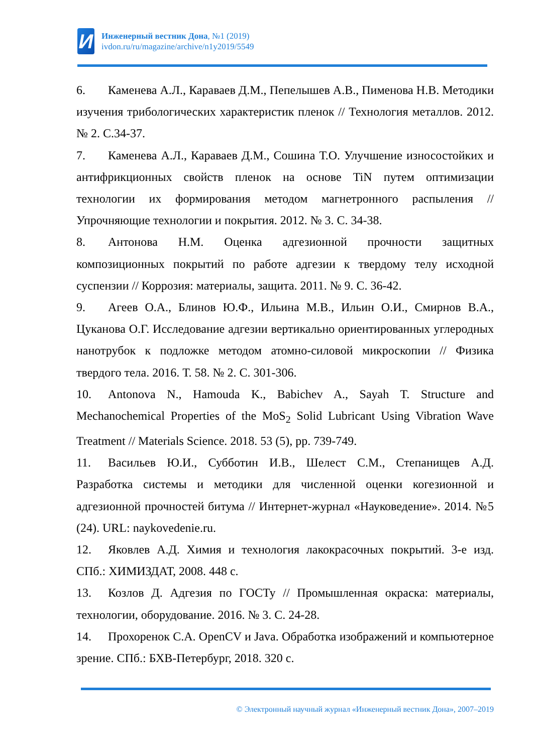И
Инженерный вестник Дона, №1 (2019)
ivdon.ru/ru/magazine/archive/n1y2019/5549
6. Каменева А.Л., Караваев Д.М., Пепелышев А.В., Пименова Н.В. Методики изучения трибологических характеристик пленок // Технология металлов. 2012. № 2. С.34-37.
7. Каменева А.Л., Караваев Д.М., Сошина Т.О. Улучшение износостойких и антифрикционных свойств пленок на основе TiN путем оптимизации технологии их формирования методом магнетронного распыления // Упрочняющие технологии и покрытия. 2012. № 3. С. 34-38.
8. Антонова Н.М. Оценка адгезионной прочности защитных композиционных покрытий по работе адгезии к твердому телу исходной суспензии // Коррозия: материалы, защита. 2011. № 9. С. 36-42.
9. Агеев О.А., Блинов Ю.Ф., Ильина М.В., Ильин О.И., Смирнов В.А., Цуканова О.Г. Исследование адгезии вертикально ориентированных углеродных нанотрубок к подложке методом атомно-силовой микроскопии // Физика твердого тела. 2016. Т. 58. № 2. С. 301-306.
10. Antonova N., Hamouda K., Babichev A., Sayah T. Structure and Mechanochemical Properties of the MoS<sub>2</sub> Solid Lubricant Using Vibration Wave Treatment // Materials Science. 2018. 53 (5), pp. 739-749.
11. Васильев Ю.И., Субботин И.В., Шелест С.М., Степанищев А.Д. Разработка системы и методики для численной оценки когезионной и адгезионной прочностей битума // Интернет-журнал «Науковедение». 2014. №5 (24). URL: naykovedenie.ru.
12. Яковлев А.Д. Химия и технология лакокрасочных покрытий. 3-е изд. СПб.: ХИМИЗДАТ, 2008. 448 с.
13. Козлов Д. Адгезия по ГОСТу // Промышленная окраска: материалы, технологии, оборудование. 2016. № 3. С. 24-28.
14. Прохоренок С.А. OpenCV и Java. Обработка изображений и компьютерное зрение. СПб.: БХВ-Петербург, 2018. 320 с.
© Электронный научный журнал «Инженерный вестник Дона», 2007–2019